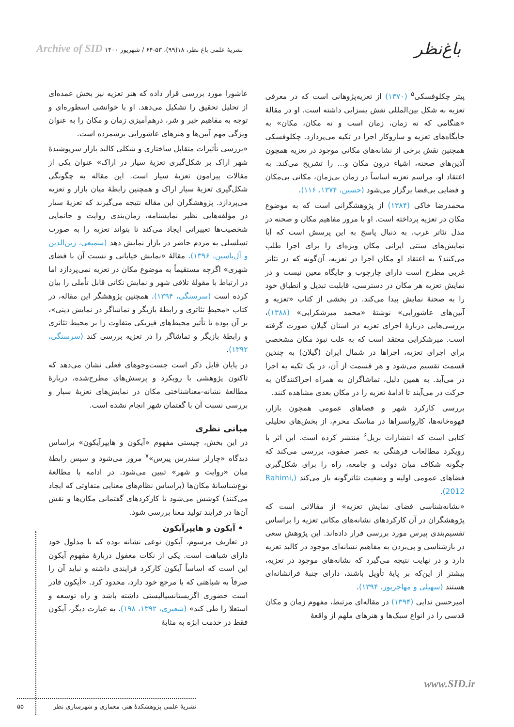باغ‌نظر
نشریهٔ علمی باغ نظر، ۱۸(۹۹)، ۵۳-۶۴ / شهریور ۱۴۰۰ Archive of SID
پیتر چکلوفسکی<sup>۵</sup> (۱۳۷۰) از تعزیه‌پژوهانی است که در معرفی تعزیه به شکل بین‌المللی نقش بسزایی داشته است. او در مقالهٔ «هنگامی که نه زمان، زمان است و نه مکان، مکان» به جایگاه‌های تعزیه و سازوکار اجرا در تکیه می‌پردازد. چکلوفسکی همچنین نقش برخی از نشانه‌های مکانی موجود در تعزیه همچون آذین‌های صحنه، اشیاء درون مکان و... را تشریح می‌کند. به اعتقاد او، مراسم تعزیه اساساً در زمان بی‌زمان، مکانی بی‌مکان و فضایی بی‌فضا برگزار می‌شود (حسین، ۱۳۷۴، ۱۱۶).
محمدرضا خاکی (۱۳۸۴) از پژوهشگرانی است که به موضوع مکان در تعزیه پرداخته است. او با مرور مفاهیم مکان و صحنه در مدل تئاتر غرب، به دنبال پاسخ به این پرسش است که آیا نمایش‌های سنتی ایرانی مکان ویژه‌ای را برای اجرا طلب می‌کنند؟ به اعتقاد او مکان اجرا در تعزیه، آن‌گونه که در تئاتر غربی مطرح است دارای چارچوب و جایگاه معین نیست و در نمایش تعزیه هر مکان در دسترسی، قابلیت تبدیل و انطباق خود را به صحنهٔ نمایش پیدا می‌کند. در بخشی از کتاب «تعزیه و آیین‌های عاشورایی» نوشتهٔ «محمد میرشکرایی» (۱۳۸۸)، بررسی‌هایی دربارهٔ اجرای تعزیه در استان گیلان صورت گرفته است. میرشکرایی معتقد است که به علت نبود مکان مشخصی برای اجرای تعزیه، اجراها در شمال ایران (گیلان) به چندین قسمت تقسیم می‌شود و هر قسمت از آن، در یک تکیه به اجرا در می‌آید. به همین دلیل، تماشاگران به همراه اجراکنندگان به حرکت در می‌آیند تا ادامهٔ تعزیه را در مکان بعدی مشاهده کنند.
بررسی کارکرد شهر و فضاهای عمومی همچون بازار، قهوه‌خانه‌ها، کاروانسراها در مناسک محرم، از بخش‌های تحلیلی کتابی است که انتشارات بریل<sup>۶</sup> منتشر کرده است. این اثر با رویکرد مطالعات فرهنگی به عصر صفوی، بررسی می‌کند که چگونه شکاف میان دولت و جامعه، راه را برای شکل‌گیری فضاهای عمومی اولیه و وضعیت تئاترگونه باز می‌کند (Rahimi, 2012).
«نشانه‌شناسی فضای نمایش تعزیه» از مقالاتی است که پژوهشگران در آن کارکردهای نشانه‌های مکانی تعزیه را براساس تقسیم‌بندی پیرس مورد بررسی قرار داده‌اند. این پژوهش سعی در بازشناسی و پی‌بردن به مفاهیم نشانه‌ای موجود در کالبد تعزیه دارد و در نهایت نتیجه می‌گیرد که نشانه‌های موجود در تعزیه، بیشتر از این‌که بر پایهٔ تأویل باشند، دارای جنبهٔ فرانشانه‌ای هستند (سهیلی و مهاجرپور، ۱۳۹۴).
امیرحسن ندایی (۱۳۹۴) در مقاله‌ای مرتبط، مفهوم زمان و مکان قدسی را در انواع سبک‌ها و هنرهای ملهم از واقعهٔ
عاشورا مورد بررسی قرار داده که هنر تعزیه نیز بخش عمده‌ای از تحلیل تحقیق را تشکیل می‌دهد. او با خوانشی اسطوره‌ای و توجه به مفاهیم خیر و شر، درهم‌آمیزی زمان و مکان را به عنوان ویژگی مهم آیین‌ها و هنرهای عاشورایی برشمرده است.
«بررسی تأثیرات متقابل ساختاری و شکلی کالبد بازار سرپوشیدهٔ شهر اراک بر شکل‌گیری تعزیهٔ سیار در اراک» عنوان یکی از مقالات پیرامون تعزیهٔ سیار است. این مقاله به چگونگی شکل‌گیری تعزیهٔ سیار اراک و همچنین رابطهٔ میان بازار و تعزیه می‌پردازد. پژوهشگران این مقاله نتیجه می‌گیرند که تعزیهٔ سیار در مؤلفه‌هایی نظیر نمایشنامه، زمان‌بندی روایت و جانمایی شخصیت‌ها تغییراتی ایجاد می‌کند تا بتواند تعزیه را به صورت تسلسلی به مردم حاضر در بازار نمایش دهد (سمیعی، زین‌الدین و آل‌یاسین، ۱۳۹۶). مقالهٔ «نمایش خیابانی و نسبت آن با فضای شهری» اگرچه مستقیماً به موضوع مکان در تعزیه نمی‌پردازد اما در ارتباط با مقولهٔ تلاقی شهر و نمایش نکاتی قابل تأملی را بیان کرده است (سرسنگی، ۱۳۹۴). همچنین پژوهشگر این مقاله، در کتاب «محیطِ تئاتری و رابطهٔ بازیگر و تماشاگر در نمایش دینی»، بر آن بوده تا تأثیر محیط‌های فیزیکی متفاوت را بر محیط تئاتری و رابطهٔ بازیگر و تماشاگر را در تعزیه بررسی کند (سرسنگی، ۱۳۹۲).
در پایان قابل ذکر است جست‌وجوهای فعلی نشان می‌دهد که تاکنون پژوهشی با رویکرد و پرسش‌های مطرح‌شده، دربارهٔ مطالعهٔ نشانه-معناشناختی مکان در نمایش‌های تعزیهٔ سیار و بررسی نسبت آن با گفتمان شهر انجام نشده است.
مبانی نظری
در این بخش، چیستی مفهوم «آیکون و هایپرآیکون» براساس دیدگاه «چارلز سندرس پیرس»<sup>۷</sup> مرور می‌شود و سپس رابطهٔ میان «روایت و شهر» تبیین می‌شود. در ادامه با مطالعهٔ نوع‌شناسانهٔ مکان‌ها (براساس نظام‌های معنایی متفاوتی که ایجاد می‌کنند) کوشش می‌شود تا کارکردهای گفتمانی مکان‌ها و نقش آن‌ها در فرایند تولید معنا بررسی شود.
• آیکون و هایپرآیکون
در تعاریف مرسوم، آیکون نوعی نشانه بوده که با مدلول خود دارای شباهت است. یکی از نکات مغفول دربارهٔ مفهوم آیکون این است که اساساً آیکون کارکرد فرایندی داشته و نباید آن را صرفاً به شباهتی که با مرجع خود دارد، محدود کرد. «آیکون قادر است حضوری اگزیستانسیالیستی داشته باشد و راه توسعه و استعلا را طی کند» (شعیری، ۱۳۹۲، ۱۹۸). به عبارت دیگر، آیکون فقط در خدمت ابژه به مثابهٔ
www.SID.ir
نشریهٔ علمی پژوهشکدهٔ هنر، معماری و شهرسازی نظر ۵۵